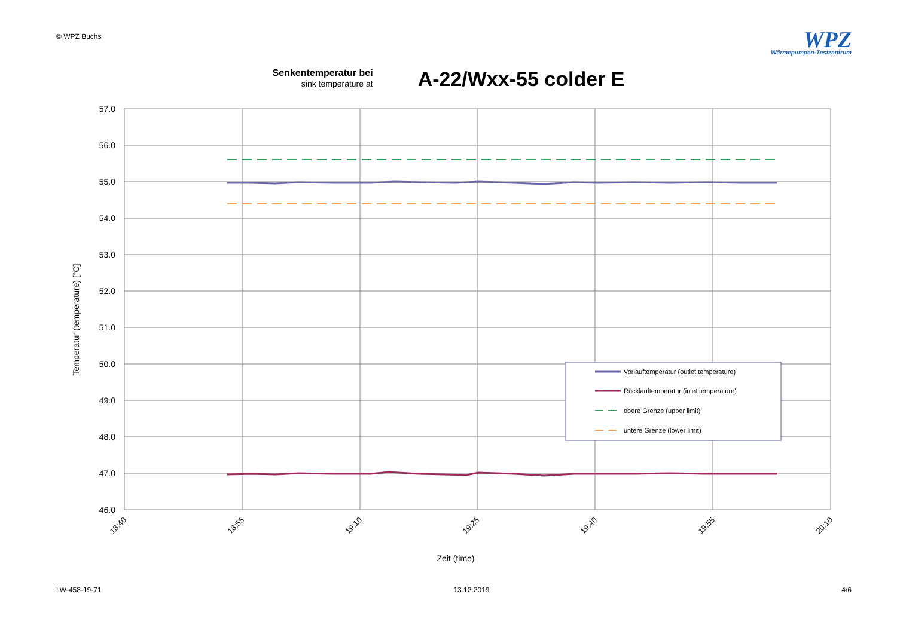© WPZ Buchs
WPZ
Wärmepumpen-Testzentrum
Senkentemperatur bei
sink temperature at
A-22/Wxx-55 colder E
57.0
56.0
55.0
54.0
53.0
52.0
51.0
50.0
49.0
48.0
47.0
46.0
18:40
18:55
19:10
19:25
19:40
19:55
20:10
Zeit (time)
Temperatur (temperature) [°C]
Vorlauftemperatur (outlet temperature)
Rücklauftemperatur (inlet temperature)
obere Grenze (upper limit)
untere Grenze (lower limit)
LW-458-19-71 13.12.2019 4/6